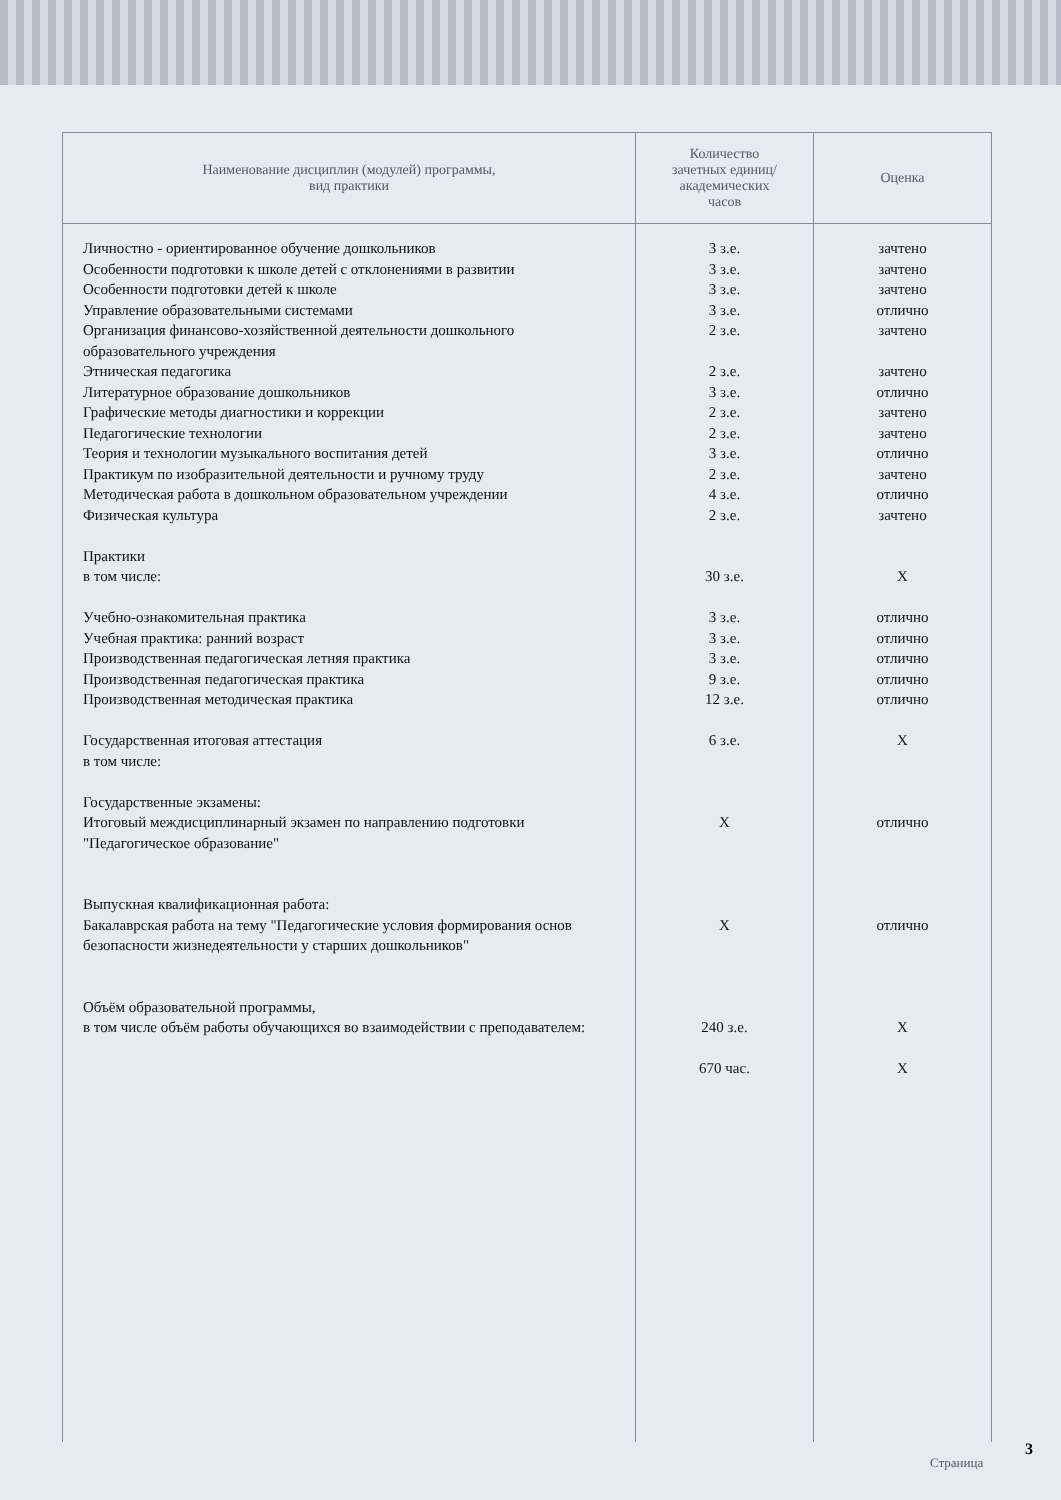| Наименование дисциплин (модулей) программы, вид практики | Количество зачетных единиц/ академических часов | Оценка |
| --- | --- | --- |
| Личностно - ориентированное обучение дошкольников Особенности подготовки к школе детей с отклонениями в развитии Особенности подготовки детей к школе Управление образовательными системами Организация финансово-хозяйственной деятельности дошкольного образовательного учреждения Этническая педагогика Литературное образование дошкольников Графические методы диагностики и коррекции Педагогические технологии Теория и технологии музыкального воспитания детей Практикум по изобразительной деятельности и ручному труду Методическая работа в дошкольном образовательном учреждении Физическая культура Практики в том числе: Учебно-ознакомительная практика Учебная практика: ранний возраст Производственная педагогическая летняя практика Производственная педагогическая практика Производственная методическая практика Государственная итоговая аттестация в том числе: Государственные экзамены: Итоговый междисциплинарный экзамен по направлению подготовки "Педагогическое образование" Выпускная квалификационная работа: Бакалаврская работа на тему "Педагогические условия формирования основ безопасности жизнедеятельности у старших дошкольников" Объём образовательной программы, в том числе объём работы обучающихся во взаимодействии с преподавателем: | 3 з.е. 3 з.е. 3 з.е. 3 з.е. 2 з.е. 2 з.е. 3 з.е. 2 з.е. 2 з.е. 3 з.е. 2 з.е. 4 з.е. 2 з.е. 30 з.е. 3 з.е. 3 з.е. 3 з.е. 9 з.е. 12 з.е. 6 з.е. X X 240 з.е. 670 час. | зачтено зачтено зачтено отлично зачтено зачтено отлично зачтено зачтено отлично зачтено отлично зачтено X отлично отлично отлично отлично отлично X отлично отлично X X |
Страница
3